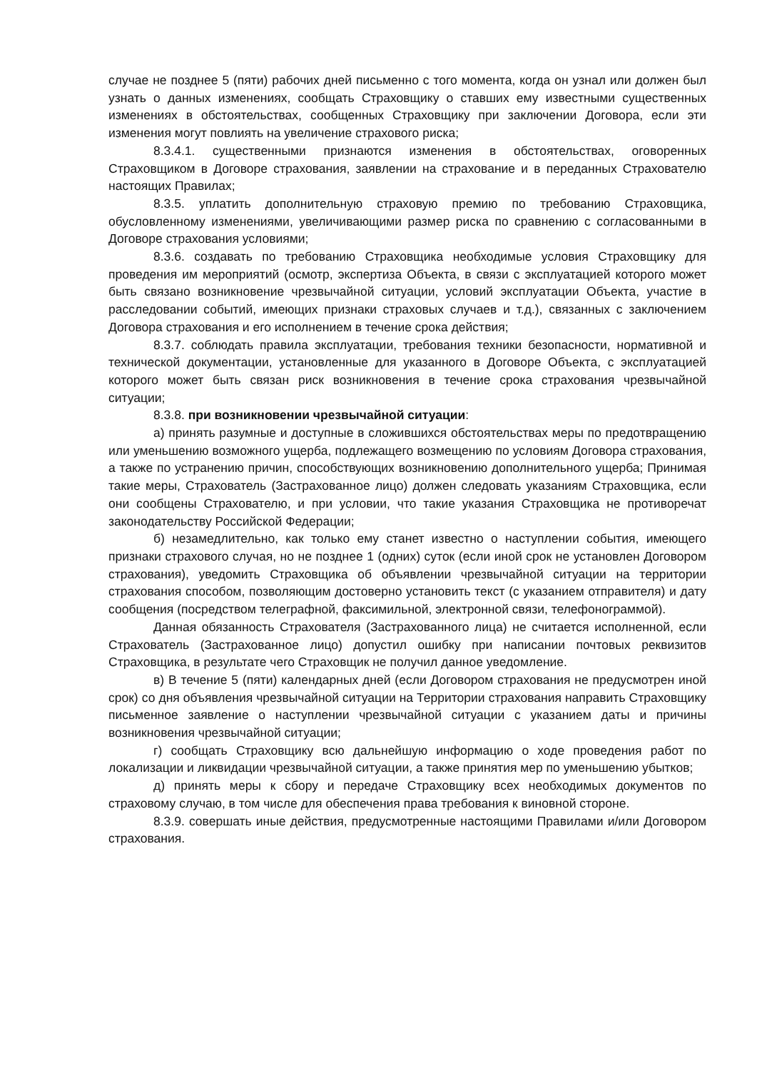случае не позднее 5 (пяти) рабочих дней письменно с того момента, когда он узнал или должен был узнать о данных изменениях, сообщать Страховщику о ставших ему известными существенных изменениях в обстоятельствах, сообщенных Страховщику при заключении Договора, если эти изменения могут повлиять на увеличение страхового риска;
8.3.4.1. существенными признаются изменения в обстоятельствах, оговоренных Страховщиком в Договоре страхования, заявлении на страхование и в переданных Страхователю настоящих Правилах;
8.3.5. уплатить дополнительную страховую премию по требованию Страховщика, обусловленному изменениями, увеличивающими размер риска по сравнению с согласованными в Договоре страхования условиями;
8.3.6. создавать по требованию Страховщика необходимые условия Страховщику для проведения им мероприятий (осмотр, экспертиза Объекта, в связи с эксплуатацией которого может быть связано возникновение чрезвычайной ситуации, условий эксплуатации Объекта, участие в расследовании событий, имеющих признаки страховых случаев и т.д.), связанных с заключением Договора страхования и его исполнением в течение срока действия;
8.3.7. соблюдать правила эксплуатации, требования техники безопасности, нормативной и технической документации, установленные для указанного в Договоре Объекта, с эксплуатацией которого может быть связан риск возникновения в течение срока страхования чрезвычайной ситуации;
8.3.8. при возникновении чрезвычайной ситуации:
а) принять разумные и доступные в сложившихся обстоятельствах меры по предотвращению или уменьшению возможного ущерба, подлежащего возмещению по условиям Договора страхования, а также по устранению причин, способствующих возникновению дополнительного ущерба; Принимая такие меры, Страхователь (Застрахованное лицо) должен следовать указаниям Страховщика, если они сообщены Страхователю, и при условии, что такие указания Страховщика не противоречат законодательству Российской Федерации;
б) незамедлительно, как только ему станет известно о наступлении события, имеющего признаки страхового случая, но не позднее 1 (одних) суток (если иной срок не установлен Договором страхования), уведомить Страховщика об объявлении чрезвычайной ситуации на территории страхования способом, позволяющим достоверно установить текст (с указанием отправителя) и дату сообщения (посредством телеграфной, факсимильной, электронной связи, телефонограммой).
Данная обязанность Страхователя (Застрахованного лица) не считается исполненной, если Страхователь (Застрахованное лицо) допустил ошибку при написании почтовых реквизитов Страховщика, в результате чего Страховщик не получил данное уведомление.
в) В течение 5 (пяти) календарных дней (если Договором страхования не предусмотрен иной срок) со дня объявления чрезвычайной ситуации на Территории страхования направить Страховщику письменное заявление о наступлении чрезвычайной ситуации с указанием даты и причины возникновения чрезвычайной ситуации;
г) сообщать Страховщику всю дальнейшую информацию о ходе проведения работ по локализации и ликвидации чрезвычайной ситуации, а также принятия мер по уменьшению убытков;
д) принять меры к сбору и передаче Страховщику всех необходимых документов по страховому случаю, в том числе для обеспечения права требования к виновной стороне.
8.3.9. совершать иные действия, предусмотренные настоящими Правилами и/или Договором страхования.